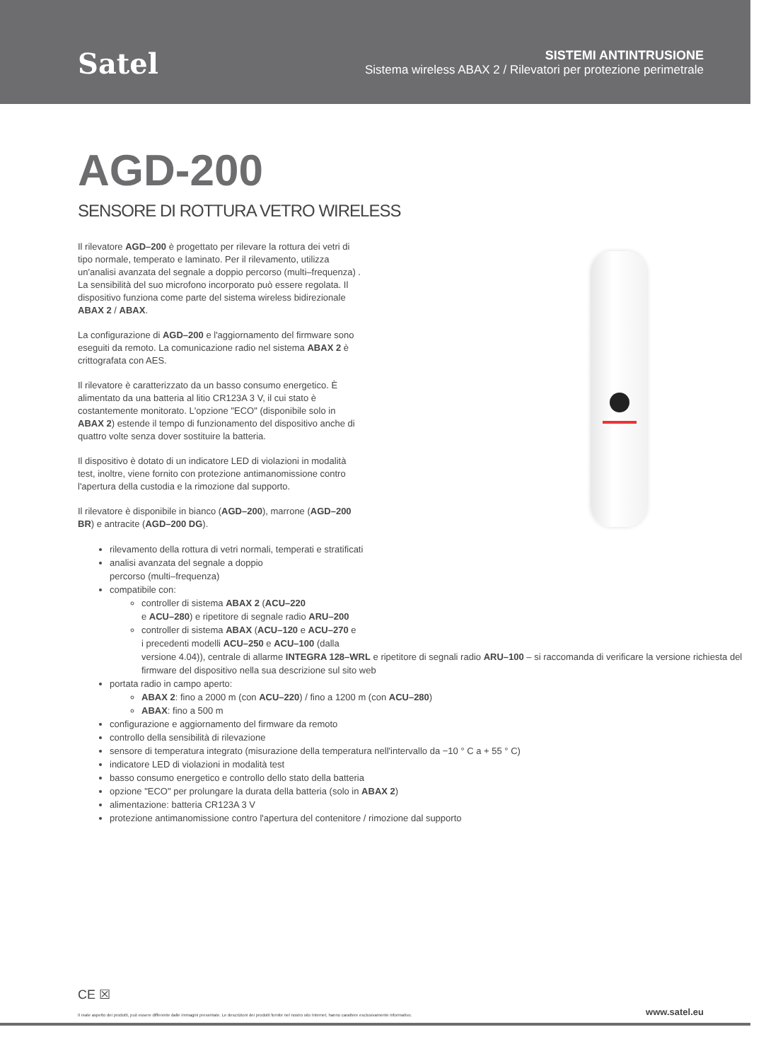Satel
SISTEMI ANTINTRUSIONE
Sistema wireless ABAX 2 / Rilevatori per protezione perimetrale
AGD-200
SENSORE DI ROTTURA VETRO WIRELESS
Il rilevatore AGD–200 è progettato per rilevare la rottura dei vetri di tipo normale, temperato e laminato. Per il rilevamento, utilizza un'analisi avanzata del segnale a doppio percorso (multi–frequenza) . La sensibilità del suo microfono incorporato può essere regolata. Il dispositivo funziona come parte del sistema wireless bidirezionale ABAX 2 / ABAX.
La configurazione di AGD–200 e l'aggiornamento del firmware sono eseguiti da remoto. La comunicazione radio nel sistema ABAX 2 è crittografata con AES.
Il rilevatore è caratterizzato da un basso consumo energetico. È alimentato da una batteria al litio CR123A 3 V, il cui stato è costantemente monitorato. L'opzione "ECO" (disponibile solo in ABAX 2) estende il tempo di funzionamento del dispositivo anche di quattro volte senza dover sostituire la batteria.
Il dispositivo è dotato di un indicatore LED di violazioni in modalità test, inoltre, viene fornito con protezione antimanomissione contro l'apertura della custodia e la rimozione dal supporto.
Il rilevatore è disponibile in bianco (AGD–200), marrone (AGD–200 BR) e antracite (AGD–200 DG).
rilevamento della rottura di vetri normali, temperati e stratificati
analisi avanzata del segnale a doppio
percorso (multi–frequenza)
compatibile con:
controller di sistema ABAX 2 (ACU–220
e ACU–280) e ripetitore di segnale radio ARU–200
controller di sistema ABAX (ACU–120 e ACU–270 e
i precedenti modelli ACU–250 e ACU–100 (dalla
versione 4.04)), centrale di allarme INTEGRA 128–WRL e ripetitore di segnali radio ARU–100 – si raccomanda di verificare la versione richiesta del firmware del dispositivo nella sua descrizione sul sito web
portata radio in campo aperto:
ABAX 2: fino a 2000 m (con ACU–220) / fino a 1200 m (con ACU–280)
ABAX: fino a 500 m
configurazione e aggiornamento del firmware da remoto
controllo della sensibilità di rilevazione
sensore di temperatura integrato (misurazione della temperatura nell'intervallo da −10 ° C a + 55 ° C)
indicatore LED di violazioni in modalità test
basso consumo energetico e controllo dello stato della batteria
opzione "ECO" per prolungare la durata della batteria (solo in ABAX 2)
alimentazione: batteria CR123A 3 V
protezione antimanomissione contro l'apertura del contenitore / rimozione dal supporto
CE ☒
Il reale aspetto dei prodotti, può essere differente dalle immagini presentate. Le descrizioni dei prodotti fornite nel nostro sito Internet, hanno carattere esclusivamente informativo. www.satel.eu